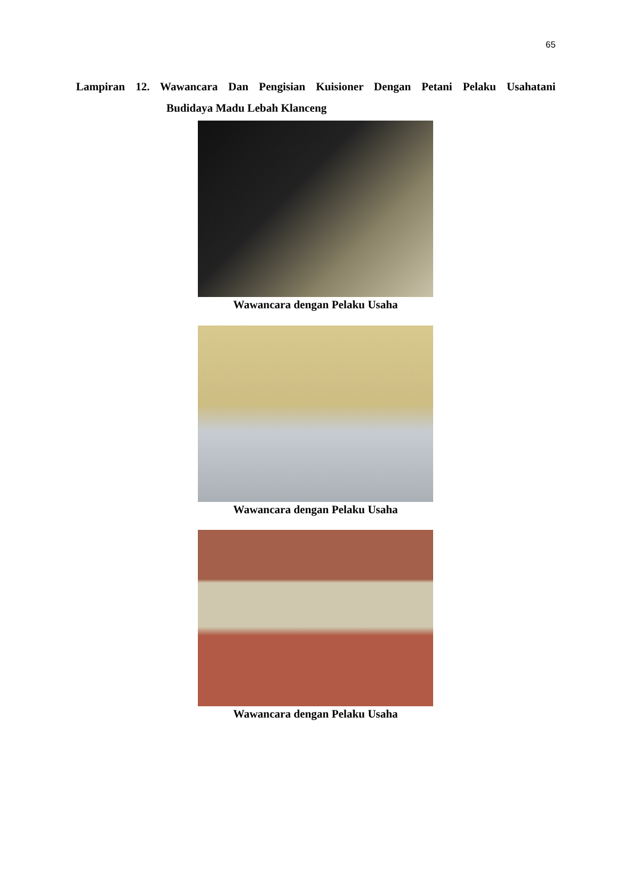65
Lampiran 12. Wawancara Dan Pengisian Kuisioner Dengan Petani Pelaku Usahatani
Budidaya Madu Lebah Klanceng
Wawancara dengan Pelaku Usaha
Wawancara dengan Pelaku Usaha
Wawancara dengan Pelaku Usaha